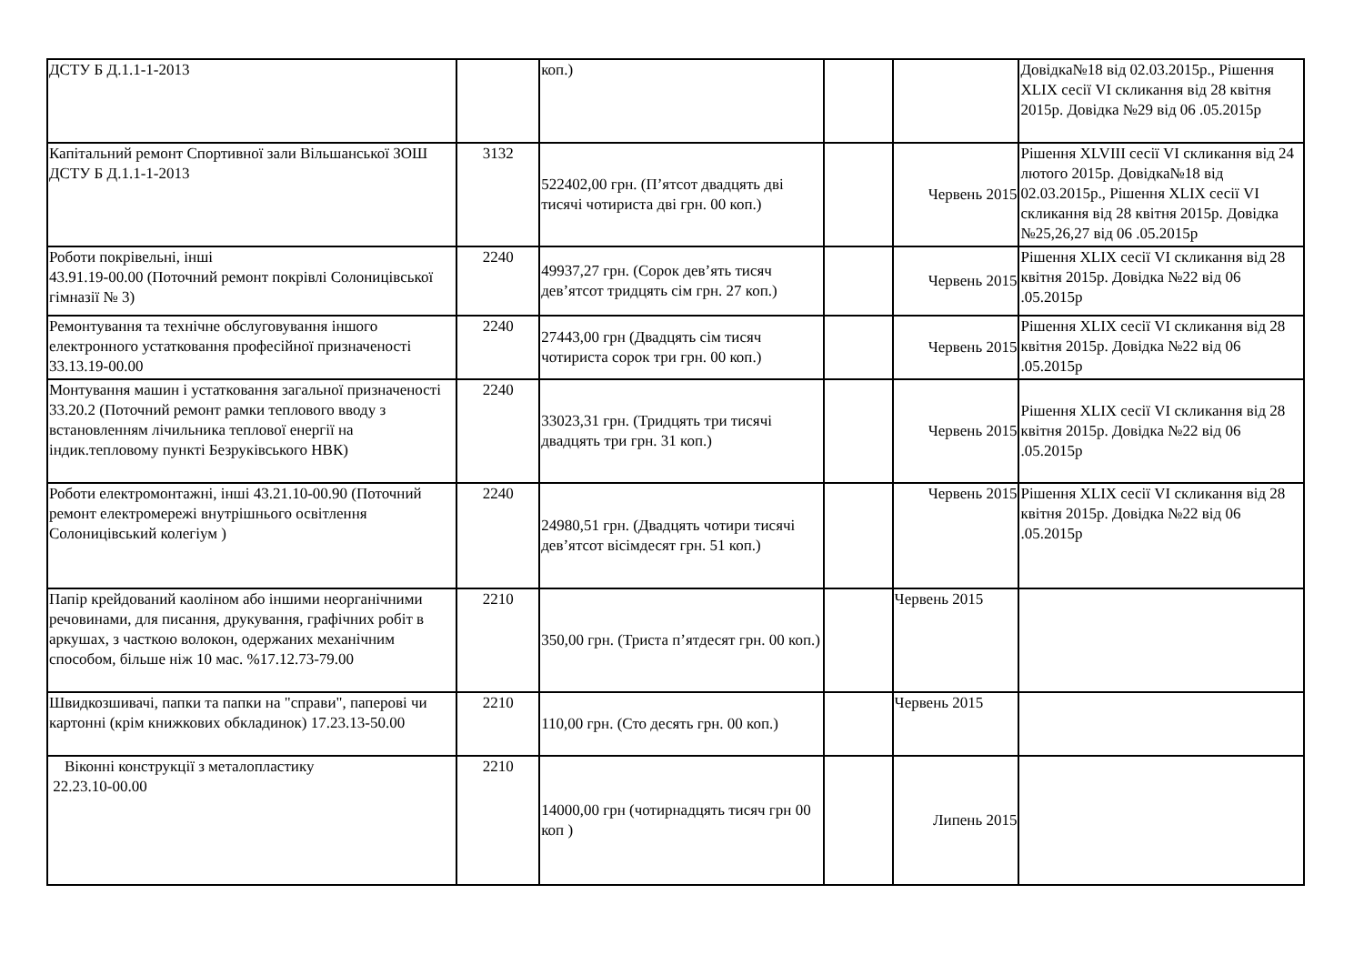| ДСТУ Б Д.1.1-1-2013 | | коп.) | | | Довідка№18 від 02.03.2015р., Рішення XLIX сесії VI скликання від 28 квітня 2015р. Довідка №29 від 06 .05.2015р |
| Капітальний ремонт Спортивної зали Вільшанської ЗОШ ДСТУ Б Д.1.1-1-2013 | 3132 | 522402,00 грн. (П’ятсот двадцять дві тисячі чотириста дві грн. 00 коп.) | | Червень 2015 | Рішення XLVIII сесії VI скликання від 24 лютого 2015р. Довідка№18 від 02.03.2015р., Рішення XLIX сесії VI скликання від 28 квітня 2015р. Довідка №25,26,27 від 06 .05.2015р |
| Роботи покрівельні, інші 43.91.19-00.00 (Поточний ремонт покрівлі Солоницівської гімназії № 3) | 2240 | 49937,27 грн. (Сорок дев’ять тисяч дев’ятсот тридцять сім грн. 27 коп.) | | Червень 2015 | Рішення XLIX сесії VI скликання від 28 квітня 2015р. Довідка №22 від 06 .05.2015р |
| Ремонтування та технічне обслуговування іншого електронного устатковання професійної призначеності 33.13.19-00.00 | 2240 | 27443,00 грн (Двадцять сім тисяч чотириста сорок три грн. 00 коп.) | | Червень 2015 | Рішення XLIX сесії VI скликання від 28 квітня 2015р. Довідка №22 від 06 .05.2015р |
| Монтування машин і устатковання загальної призначеності 33.20.2 (Поточний ремонт рамки теплового вводу з встановленням лічильника теплової енергії на індик.тепловому пункті Безруківського НВК) | 2240 | 33023,31 грн. (Тридцять три тисячі двадцять три грн. 31 коп.) | | Червень 2015 | Рішення XLIX сесії VI скликання від 28 квітня 2015р. Довідка №22 від 06 .05.2015р |
| Роботи електромонтажні, інші 43.21.10-00.90 (Поточний ремонт електромережі внутрішнього освітлення Солоницівський колегіум ) | 2240 | 24980,51 грн. (Двадцять чотири тисячі дев’ятсот вісімдесят грн. 51 коп.) | | Червень 2015 | Рішення XLIX сесії VI скликання від 28 квітня 2015р. Довідка №22 від 06 .05.2015р |
| Папір крейдований каоліном або іншими неорганічними речовинами, для писання, друкування, графічних робіт в аркушах, з часткою волокон, одержаних механічним способом, більше ніж 10 мас. %17.12.73-79.00 | 2210 | 350,00 грн. (Триста п’ятдесят грн. 00 коп.) | | Червень 2015 | |
| Швидкозшивачі, папки та папки на "справи", паперові чи картонні (крім книжкових обкладинок) 17.23.13-50.00 | 2210 | 110,00 грн. (Сто десять грн. 00 коп.) | | Червень 2015 | |
| Віконні конструкції з металопластику 22.23.10-00.00 | 2210 | 14000,00 грн (чотирнадцять тисяч грн 00 коп ) | | Липень 2015 | |